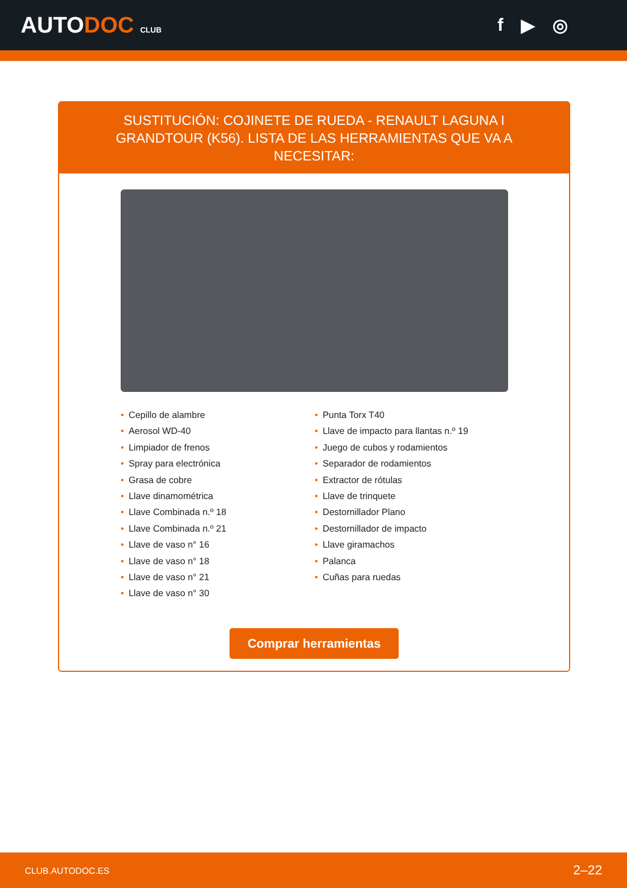AUTODOC CLUB
f ▶ ◎
SUSTITUCIÓN: COJINETE DE RUEDA - RENAULT LAGUNA I GRANDTOUR (K56). LISTA DE LAS HERRAMIENTAS QUE VA A NECESITAR:
Cepillo de alambre
Aerosol WD-40
Limpiador de frenos
Spray para electrónica
Grasa de cobre
Llave dinamométrica
Llave Combinada n.º 18
Llave Combinada n.º 21
Llave de vaso n° 16
Llave de vaso n° 18
Llave de vaso n° 21
Llave de vaso n° 30
Punta Torx T40
Llave de impacto para llantas n.º 19
Juego de cubos y rodamientos
Separador de rodamientos
Extractor de rótulas
Llave de trinquete
Destornillador Plano
Destornillador de impacto
Llave giramachos
Palanca
Cuñas para ruedas
Comprar herramientas
CLUB.AUTODOC.ES 2–22